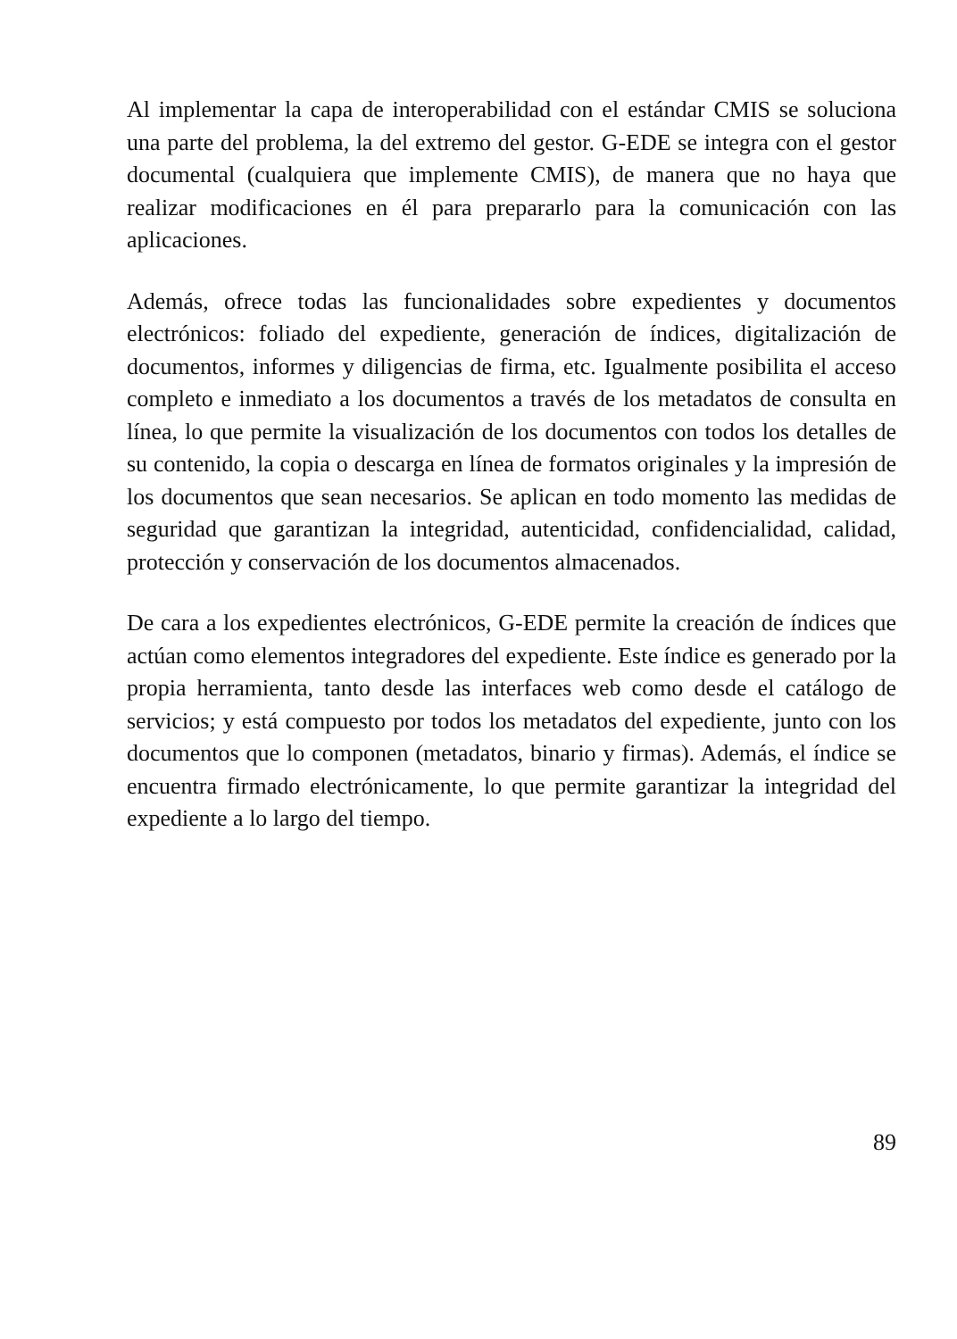Al implementar la capa de interoperabilidad con el estándar CMIS se soluciona una parte del problema, la del extremo del gestor. G-EDE se integra con el gestor documental (cualquiera que implemente CMIS), de manera que no haya que realizar modificaciones en él para prepararlo para la comunicación con las aplicaciones.
Además, ofrece todas las funcionalidades sobre expedientes y documentos electrónicos: foliado del expediente, generación de índices, digitalización de documentos, informes y diligencias de firma, etc. Igualmente posibilita el acceso completo e inmediato a los documentos a través de los metadatos de consulta en línea, lo que permite la visualización de los documentos con todos los detalles de su contenido, la copia o descarga en línea de formatos originales y la impresión de los documentos que sean necesarios. Se aplican en todo momento las medidas de seguridad que garantizan la integridad, autenticidad, confidencialidad, calidad, protección y conservación de los documentos almacenados.
De cara a los expedientes electrónicos, G-EDE permite la creación de índices que actúan como elementos integradores del expediente. Este índice es generado por la propia herramienta, tanto desde las interfaces web como desde el catálogo de servicios; y está compuesto por todos los metadatos del expediente, junto con los documentos que lo componen (metadatos, binario y firmas). Además, el índice se encuentra firmado electrónicamente, lo que permite garantizar la integridad del expediente a lo largo del tiempo.
89